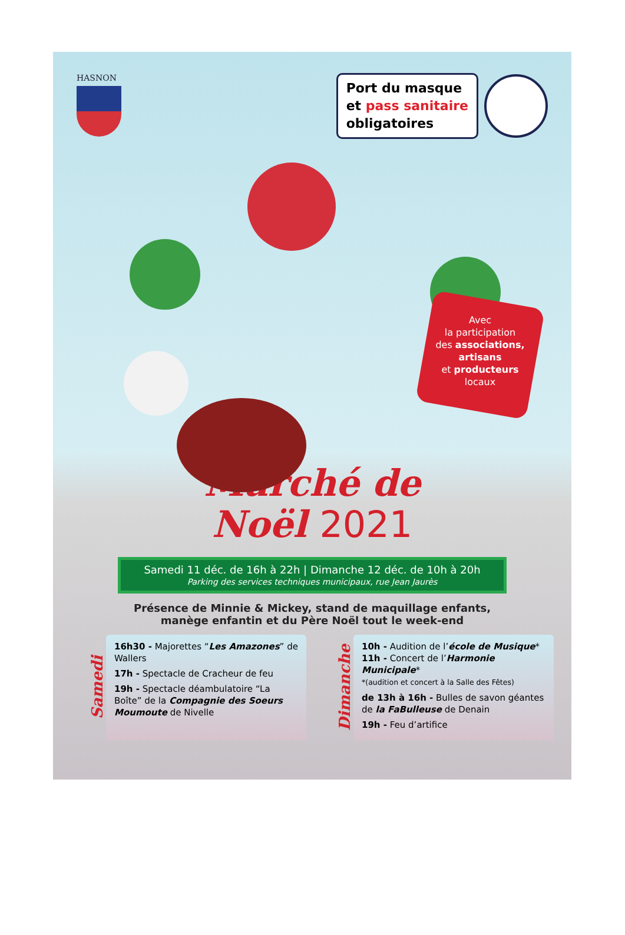HASNON
Port du masque
et pass sanitaire
obligatoires
Avec
la participation
des associations,
artisans
et producteurs
locaux
Marché de
Noël 2021
Samedi 11 déc. de 16h à 22h | Dimanche 12 déc. de 10h à 20h
Parking des services techniques municipaux, rue Jean Jaurès
Présence de Minnie & Mickey, stand de maquillage enfants,
manège enfantin et du Père Noël tout le week-end
Samedi
16h30 - Majorettes “Les Amazones” de Wallers
17h - Spectacle de Cracheur de feu
19h - Spectacle déambulatoire “La Boîte” de la Compagnie des Soeurs Moumoute de Nivelle
Dimanche
10h - Audition de l’école de Musique*
11h - Concert de l’Harmonie Municipale*
*(audition et concert à la Salle des Fêtes)
de 13h à 16h - Bulles de savon géantes de la FaBulleuse de Denain
19h - Feu d’artifice